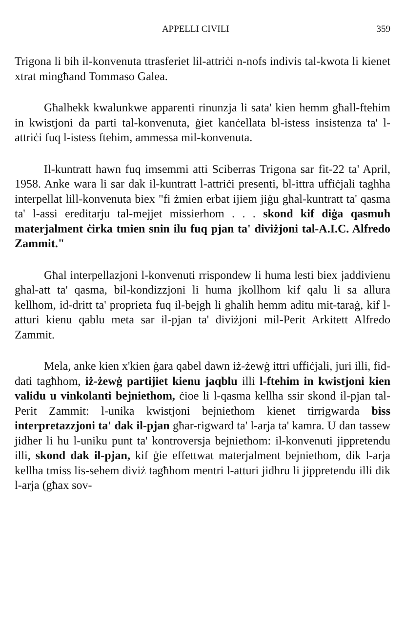APPELLI CIVILI 359
Trigona li bih il-konvenuta ttrasferiet lil-attriċi n-nofs indivis tal-kwota li kienet xtrat mingħand Tommaso Galea.
Għalhekk kwalunkwe apparenti rinunzja li sata' kien hemm għall-ftehim in kwistjoni da parti tal-konvenuta, ġiet kanċellata bl-istess insistenza ta' l-attriċi fuq l-istess ftehim, ammessa mil-konvenuta.
Il-kuntratt hawn fuq imsemmi atti Sciberras Trigona sar fit-22 ta' April, 1958. Anke wara li sar dak il-kuntratt l-attriċi presenti, bl-ittra uffiċjali tagħha interpellat lill-konvenuta biex "fi żmien erbat ijiem jiġu għal-kuntratt ta' qasma ta' l-assi ereditarju tal-mejjet missierhom . . . skond kif diġa qasmuh materjalment ċirka tmien snin ilu fuq pjan ta' diviżjoni tal-A.I.C. Alfredo Zammit."
Għal interpellazjoni l-konvenuti rrispondew li huma lesti biex jaddivienu għal-att ta' qasma, bil-kondizzjoni li huma jkollhom kif qalu li sa allura kellhom, id-dritt ta' proprieta fuq il-bejgħ li għalih hemm aditu mit-taraġ, kif l-atturi kienu qablu meta sar il-pjan ta' diviżjoni mil-Perit Arkitett Alfredo Zammit.
Mela, anke kien x'kien ġara qabel dawn iż-żewġ ittri uffiċjali, juri illi, fid-dati tagħhom, iż-żewġ partijiet kienu jaqblu illi l-ftehim in kwistjoni kien validu u vinkolanti bejniethom, ċioe li l-qasma kellha ssir skond il-pjan tal-Perit Zammit: l-unika kwistjoni bejniethom kienet tirrigwarda biss interpretazzjoni ta' dak il-pjan għar-rigward ta' l-arja ta' kamra. U dan tassew jidher li hu l-uniku punt ta' kontroversja bejniethom: il-konvenuti jippretendu illi, skond dak il-pjan, kif ġie effettwat materjalment bejniethom, dik l-arja kellha tmiss lis-sehem diviż tagħhom mentri l-atturi jidhru li jippretendu illi dik l-arja (għax sov-